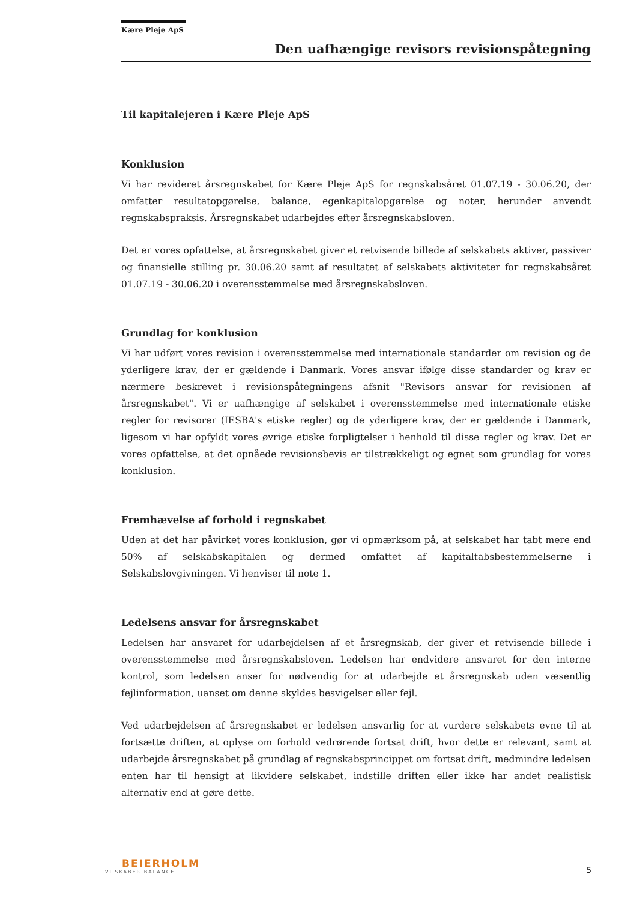Kære Pleje ApS
Den uafhængige revisors revisionspåtegning
Til kapitalejeren i Kære Pleje ApS
Konklusion
Vi har revideret årsregnskabet for Kære Pleje ApS for regnskabsåret 01.07.19 - 30.06.20, der omfatter resultatopgørelse, balance, egenkapitalopgørelse og noter, herunder anvendt regnskabspraksis. Årsregnskabet udarbejdes efter årsregnskabsloven.
Det er vores opfattelse, at årsregnskabet giver et retvisende billede af selskabets aktiver, passiver og finansielle stilling pr. 30.06.20 samt af resultatet af selskabets aktiviteter for regnskabsåret 01.07.19 - 30.06.20 i overensstemmelse med årsregnskabsloven.
Grundlag for konklusion
Vi har udført vores revision i overensstemmelse med internationale standarder om revision og de yderligere krav, der er gældende i Danmark. Vores ansvar ifølge disse standarder og krav er nærmere beskrevet i revisionspåtegningens afsnit "Revisors ansvar for revisionen af årsregnskabet". Vi er uafhængige af selskabet i overensstemmelse med internationale etiske regler for revisorer (IESBA's etiske regler) og de yderligere krav, der er gældende i Danmark, ligesom vi har opfyldt vores øvrige etiske forpligtelser i henhold til disse regler og krav. Det er vores opfattelse, at det opnåede revisionsbevis er tilstrækkeligt og egnet som grundlag for vores konklusion.
Fremhævelse af forhold i regnskabet
Uden at det har påvirket vores konklusion, gør vi opmærksom på, at selskabet har tabt mere end 50% af selskabskapitalen og dermed omfattet af kapitaltabsbestemmelserne i Selskabslovgivningen. Vi henviser til note 1.
Ledelsens ansvar for årsregnskabet
Ledelsen har ansvaret for udarbejdelsen af et årsregnskab, der giver et retvisende billede i overensstemmelse med årsregnskabsloven. Ledelsen har endvidere ansvaret for den interne kontrol, som ledelsen anser for nødvendig for at udarbejde et årsregnskab uden væsentlig fejlinformation, uanset om denne skyldes besvigelser eller fejl.
Ved udarbejdelsen af årsregnskabet er ledelsen ansvarlig for at vurdere selskabets evne til at fortsætte driften, at oplyse om forhold vedrørende fortsat drift, hvor dette er relevant, samt at udarbejde årsregnskabet på grundlag af regnskabsprincippet om fortsat drift, medmindre ledelsen enten har til hensigt at likvidere selskabet, indstille driften eller ikke har andet realistisk alternativ end at gøre dette.
BEIERHOLM
VI SKABER BALANCE
5